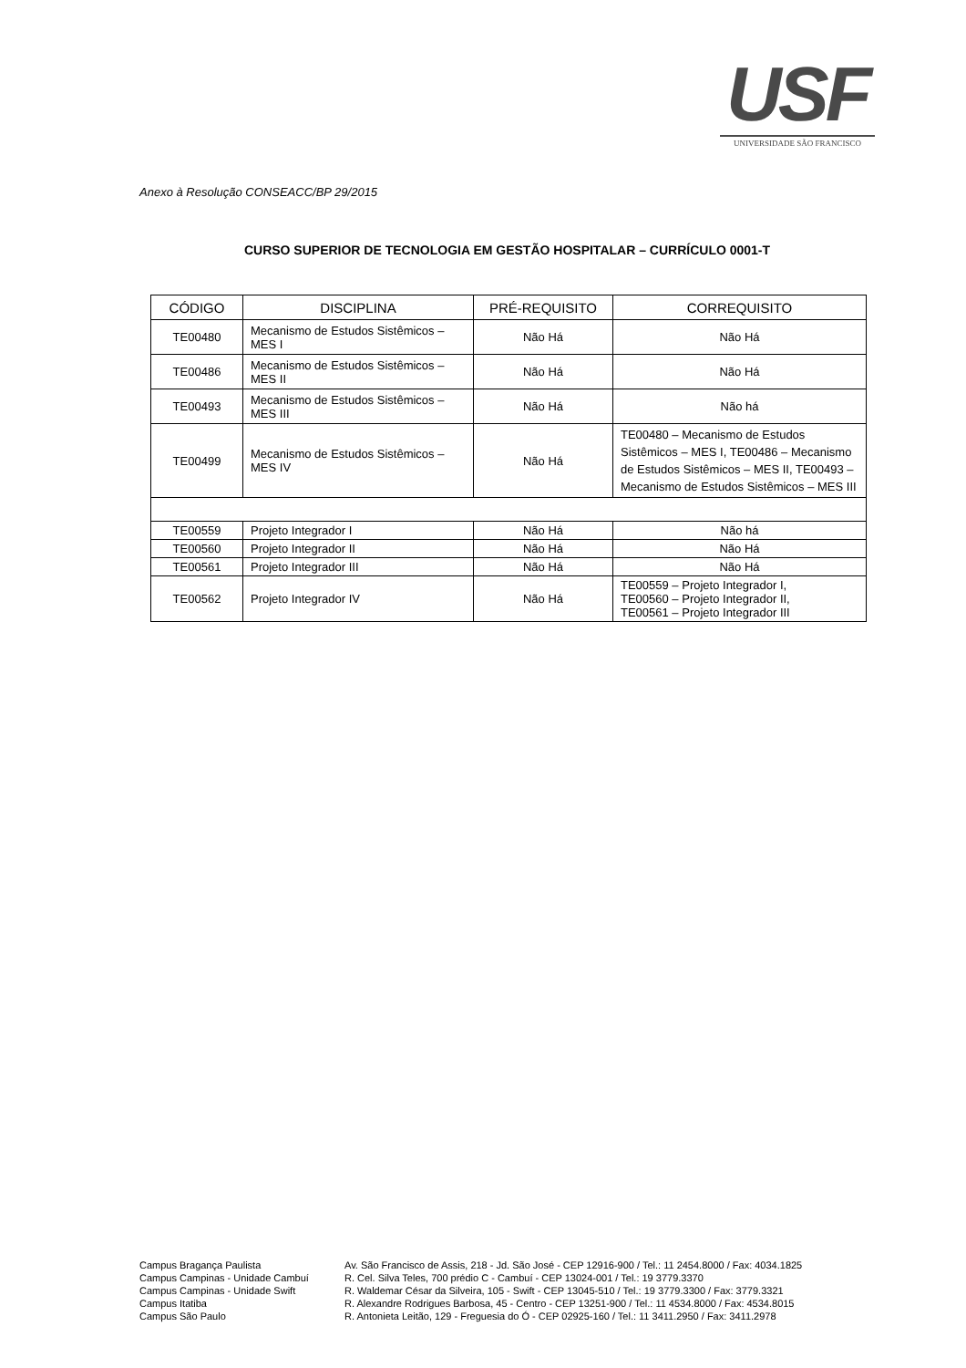USF
UNIVERSIDADE SÃO FRANCISCO
Anexo à Resolução CONSEACC/BP 29/2015
CURSO SUPERIOR DE TECNOLOGIA EM GESTÃO HOSPITALAR – CURRÍCULO 0001-T
| CÓDIGO | DISCIPLINA | PRÉ-REQUISITO | CORREQUISITO |
| --- | --- | --- | --- |
| TE00480 | Mecanismo de Estudos Sistêmicos – MES I | Não Há | Não Há |
| TE00486 | Mecanismo de Estudos Sistêmicos – MES II | Não Há | Não Há |
| TE00493 | Mecanismo de Estudos Sistêmicos – MES III | Não Há | Não há |
| TE00499 | Mecanismo de Estudos Sistêmicos – MES IV | Não Há | TE00480 – Mecanismo de Estudos Sistêmicos – MES I, TE00486 – Mecanismo de Estudos Sistêmicos – MES II, TE00493 – Mecanismo de Estudos Sistêmicos – MES III |
| TE00559 | Projeto Integrador I | Não Há | Não há |
| TE00560 | Projeto Integrador II | Não Há | Não Há |
| TE00561 | Projeto Integrador III | Não Há | Não Há |
| TE00562 | Projeto Integrador IV | Não Há | TE00559 – Projeto Integrador I, TE00560 – Projeto Integrador II, TE00561 – Projeto Integrador III |
Campus Bragança Paulista
Campus Campinas - Unidade Cambuí
Campus Campinas - Unidade Swift
Campus Itatiba
Campus São Paulo
Av. São Francisco de Assis, 218 - Jd. São José - CEP 12916-900 / Tel.: 11 2454.8000 / Fax: 4034.1825
R. Cel. Silva Teles, 700 prédio C - Cambuí - CEP 13024-001 / Tel.: 19 3779.3370
R. Waldemar César da Silveira, 105 - Swift - CEP 13045-510 / Tel.: 19 3779.3300 / Fax: 3779.3321
R. Alexandre Rodrigues Barbosa, 45 - Centro - CEP 13251-900 / Tel.: 11 4534.8000 / Fax: 4534.8015
R. Antonieta Leitão, 129 - Freguesia do Ó - CEP 02925-160 / Tel.: 11 3411.2950 / Fax: 3411.2978